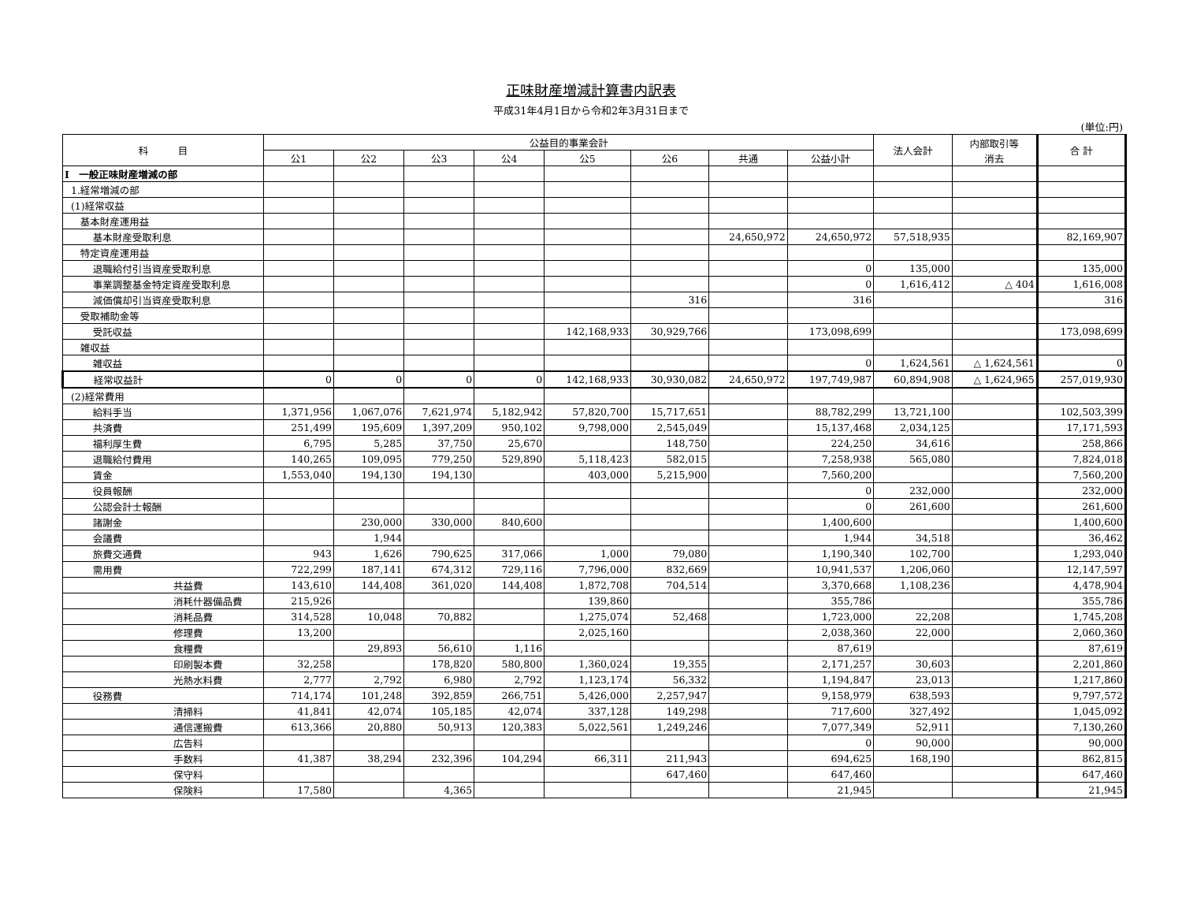正味財産増減計算書内訳表
平成31年4月1日から令和2年3月31日まで
(単位:円)
| 科 目 | 公益目的事業会計 | | | | | | | | 法人会計 | 内部取引等 消去 | 合 計 |
| --- | --- | --- | --- | --- | --- | --- | --- | --- | --- | --- | --- |
| | 公1 | 公2 | 公3 | 公4 | 公5 | 公6 | 共通 | 公益小計 | | | |
| Ⅰ 一般正味財産増減の部 | | | | | | | | | | | |
| 1.経常増減の部 | | | | | | | | | | | |
| (1)経常収益 | | | | | | | | | | | |
| 基本財産運用益 | | | | | | | | | | | |
| 基本財産受取利息 | | | | | | | 24,650,972 | 24,650,972 | 57,518,935 | | 82,169,907 |
| 特定資産運用益 | | | | | | | | | | | |
| 退職給付引当資産受取利息 | | | | | | | | 0 | 135,000 | | 135,000 |
| 事業調整基金特定資産受取利息 | | | | | | | | 0 | 1,616,412 | △ 404 | 1,616,008 |
| 減価償却引当資産受取利息 | | | | | | 316 | | 316 | | | 316 |
| 受取補助金等 | | | | | | | | | | | |
| 受託収益 | | | | | 142,168,933 | 30,929,766 | | 173,098,699 | | | 173,098,699 |
| 雑収益 | | | | | | | | | | | |
| 雑収益 | | | | | | | | 0 | 1,624,561 | △ 1,624,561 | 0 |
| 経常収益計 | 0 | 0 | 0 | 0 | 142,168,933 | 30,930,082 | 24,650,972 | 197,749,987 | 60,894,908 | △ 1,624,965 | 257,019,930 |
| (2)経常費用 | | | | | | | | | | | |
| 給料手当 | 1,371,956 | 1,067,076 | 7,621,974 | 5,182,942 | 57,820,700 | 15,717,651 | | 88,782,299 | 13,721,100 | | 102,503,399 |
| 共済費 | 251,499 | 195,609 | 1,397,209 | 950,102 | 9,798,000 | 2,545,049 | | 15,137,468 | 2,034,125 | | 17,171,593 |
| 福利厚生費 | 6,795 | 5,285 | 37,750 | 25,670 | | 148,750 | | 224,250 | 34,616 | | 258,866 |
| 退職給付費用 | 140,265 | 109,095 | 779,250 | 529,890 | 5,118,423 | 582,015 | | 7,258,938 | 565,080 | | 7,824,018 |
| 賃金 | 1,553,040 | 194,130 | 194,130 | | 403,000 | 5,215,900 | | 7,560,200 | | | 7,560,200 |
| 役員報酬 | | | | | | | | 0 | 232,000 | | 232,000 |
| 公認会計士報酬 | | | | | | | | 0 | 261,600 | | 261,600 |
| 諸謝金 | | 230,000 | 330,000 | 840,600 | | | | 1,400,600 | | | 1,400,600 |
| 会議費 | | 1,944 | | | | | | 1,944 | 34,518 | | 36,462 |
| 旅費交通費 | 943 | 1,626 | 790,625 | 317,066 | 1,000 | 79,080 | | 1,190,340 | 102,700 | | 1,293,040 |
| 需用費 | 722,299 | 187,141 | 674,312 | 729,116 | 7,796,000 | 832,669 | | 10,941,537 | 1,206,060 | | 12,147,597 |
| 共益費 | 143,610 | 144,408 | 361,020 | 144,408 | 1,872,708 | 704,514 | | 3,370,668 | 1,108,236 | | 4,478,904 |
| 消耗什器備品費 | 215,926 | | | | 139,860 | | | 355,786 | | | 355,786 |
| 消耗品費 | 314,528 | 10,048 | 70,882 | | 1,275,074 | 52,468 | | 1,723,000 | 22,208 | | 1,745,208 |
| 修理費 | 13,200 | | | | 2,025,160 | | | 2,038,360 | 22,000 | | 2,060,360 |
| 食糧費 | | 29,893 | 56,610 | 1,116 | | | | 87,619 | | | 87,619 |
| 印刷製本費 | 32,258 | | 178,820 | 580,800 | 1,360,024 | 19,355 | | 2,171,257 | 30,603 | | 2,201,860 |
| 光熱水料費 | 2,777 | 2,792 | 6,980 | 2,792 | 1,123,174 | 56,332 | | 1,194,847 | 23,013 | | 1,217,860 |
| 役務費 | 714,174 | 101,248 | 392,859 | 266,751 | 5,426,000 | 2,257,947 | | 9,158,979 | 638,593 | | 9,797,572 |
| 清掃料 | 41,841 | 42,074 | 105,185 | 42,074 | 337,128 | 149,298 | | 717,600 | 327,492 | | 1,045,092 |
| 通信運搬費 | 613,366 | 20,880 | 50,913 | 120,383 | 5,022,561 | 1,249,246 | | 7,077,349 | 52,911 | | 7,130,260 |
| 広告料 | | | | | | | | 0 | 90,000 | | 90,000 |
| 手数料 | 41,387 | 38,294 | 232,396 | 104,294 | 66,311 | 211,943 | | 694,625 | 168,190 | | 862,815 |
| 保守料 | | | | | | 647,460 | | 647,460 | | | 647,460 |
| 保険料 | 17,580 | | 4,365 | | | | | 21,945 | | | 21,945 |